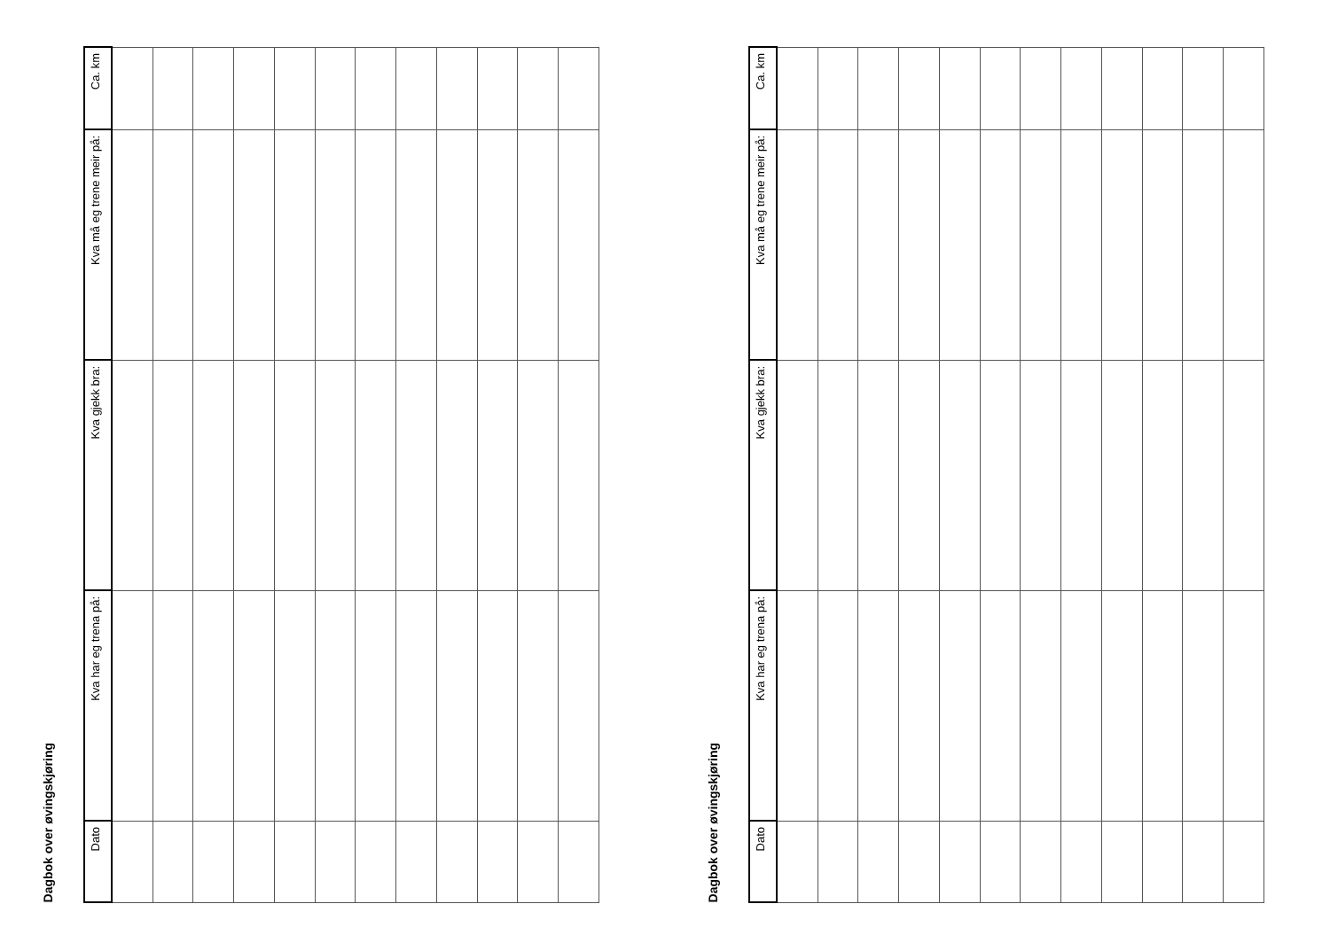Dagbok over øvingskjøring
| Ca. km | | | | | | | | | | | | |
| Kva må eg trene meir på: | | | | | | | | | | | | |
| Kva gjekk bra: | | | | | | | | | | | | |
| Kva har eg trena på: | | | | | | | | | | | | |
| Dato | | | | | | | | | | | | |
Dagbok over øvingskjøring
| Ca. km | | | | | | | | | | | | |
| Kva må eg trene meir på: | | | | | | | | | | | | |
| Kva gjekk bra: | | | | | | | | | | | | |
| Kva har eg trena på: | | | | | | | | | | | | |
| Dato | | | | | | | | | | | | |